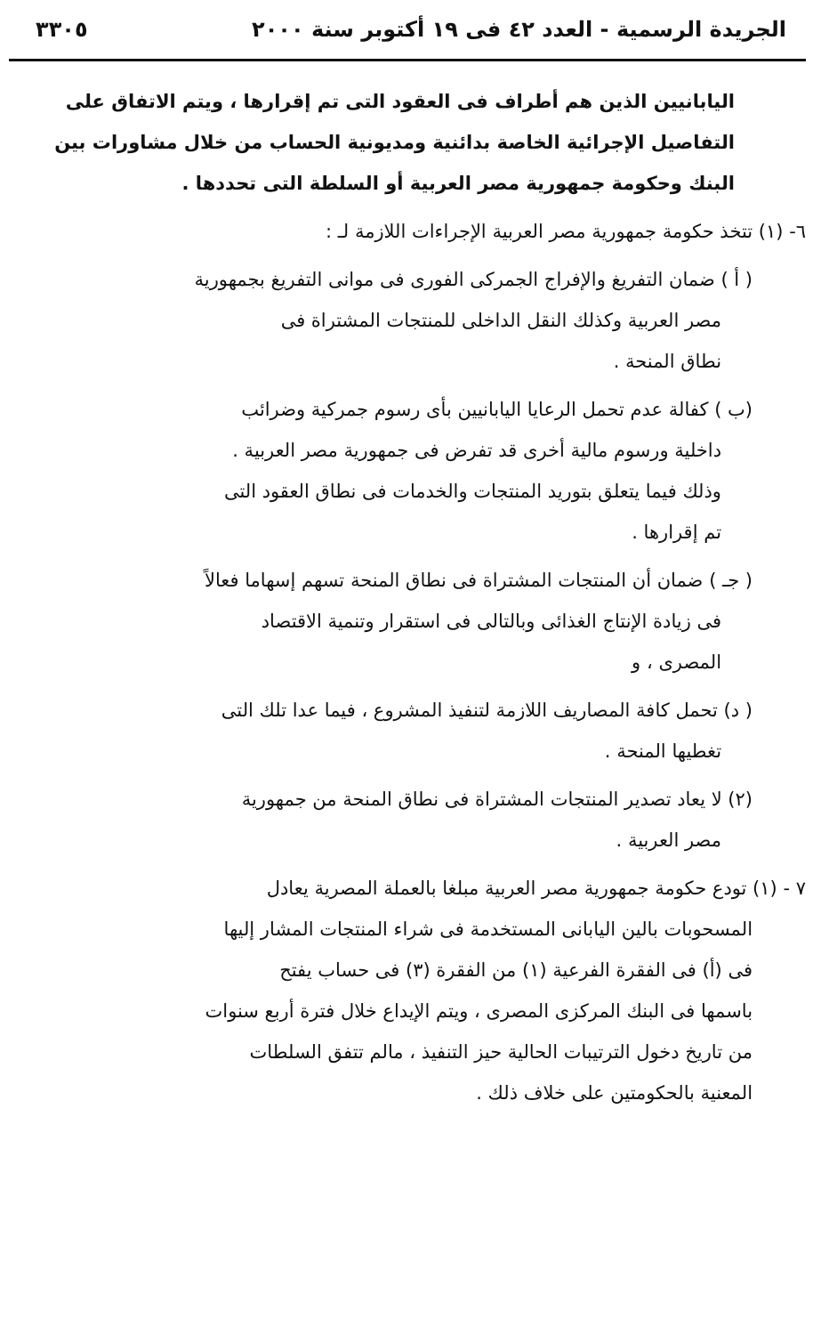الجريدة الرسمية - العدد ٤٢ فى ١٩ أكتوبر سنة ٢٠٠٠ ٣٣٠٥
اليابانيين الذين هم أطراف فى العقود التى تم إقرارها ، ويتم الاتفاق على التفاصيل الإجرائية الخاصة بدائنية ومديونية الحساب من خلال مشاورات بين البنك وحكومة جمهورية مصر العربية أو السلطة التى تحددها .
٦- (١) تتخذ حكومة جمهورية مصر العربية الإجراءات اللازمة لـ :
( أ ) ضمان التفريغ والإفراج الجمركى الفورى فى موانى التفريغ بجمهورية
مصر العربية وكذلك النقل الداخلى للمنتجات المشتراة فى
نطاق المنحة .
(ب ) كفالة عدم تحمل الرعايا اليابانيين بأى رسوم جمركية وضرائب
داخلية ورسوم مالية أخرى قد تفرض فى جمهورية مصر العربية .
وذلك فيما يتعلق بتوريد المنتجات والخدمات فى نطاق العقود التى
تم إقرارها .
( جـ ) ضمان أن المنتجات المشتراة فى نطاق المنحة تسهم إسهاما فعالاً
فى زيادة الإنتاج الغذائى وبالتالى فى استقرار وتنمية الاقتصاد
المصرى ، و
( د) تحمل كافة المصاريف اللازمة لتنفيذ المشروع ، فيما عدا تلك التى
تغطيها المنحة .
(٢) لا يعاد تصدير المنتجات المشتراة فى نطاق المنحة من جمهورية
مصر العربية .
٧ - (١) تودع حكومة جمهورية مصر العربية مبلغا بالعملة المصرية يعادل
المسحوبات بالين اليابانى المستخدمة فى شراء المنتجات المشار إليها
فى (أ) فى الفقرة الفرعية (١) من الفقرة (٣) فى حساب يفتح
باسمها فى البنك المركزى المصرى ، ويتم الإيداع خلال فترة أربع سنوات
من تاريخ دخول الترتيبات الحالية حيز التنفيذ ، مالم تتفق السلطات
المعنية بالحكومتين على خلاف ذلك .